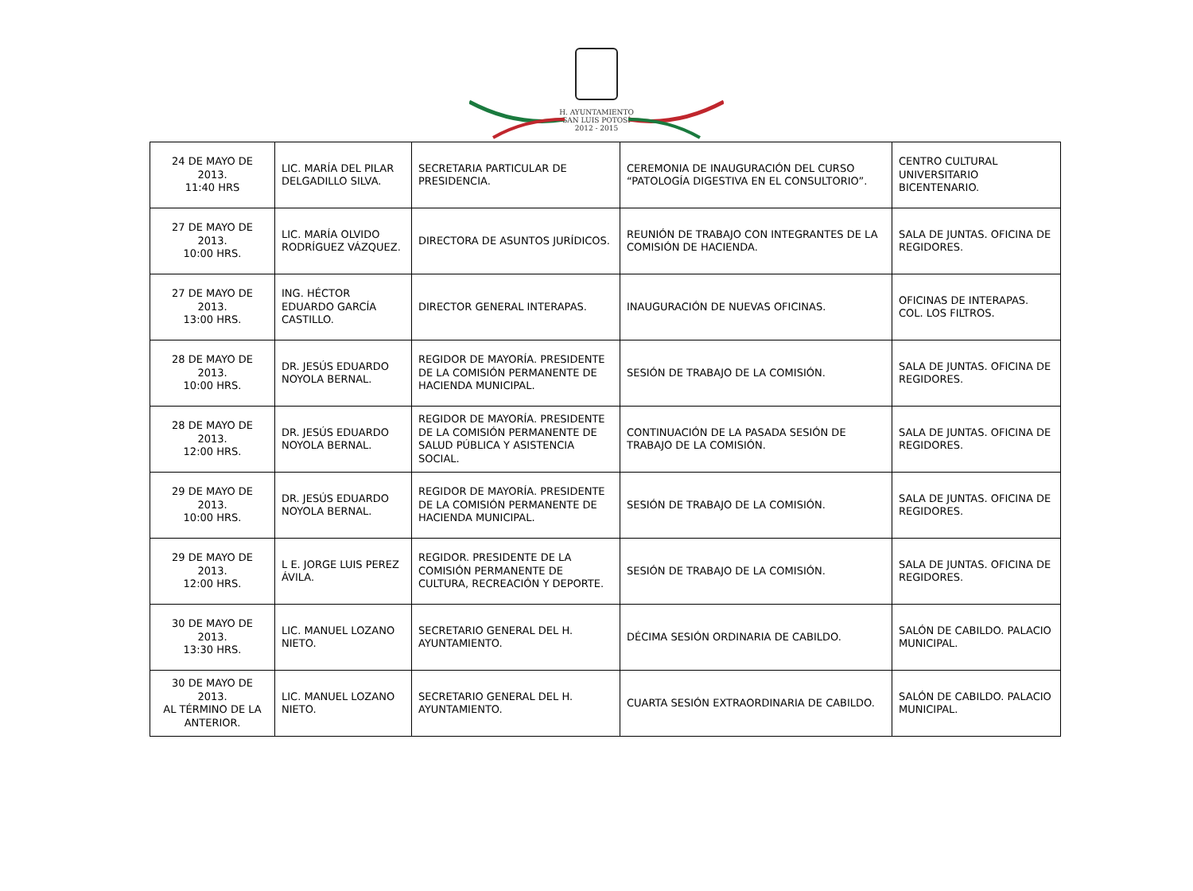H. AYUNTAMIENTO
SAN LUIS POTOSÍ
2012 - 2015
| 24 DE MAYO DE 2013. 11:40 HRS | LIC. MARÍA DEL PILAR DELGADILLO SILVA. | SECRETARIA PARTICULAR DE PRESIDENCIA. | CEREMONIA DE INAUGURACIÓN DEL CURSO “PATOLOGÍA DIGESTIVA EN EL CONSULTORIO”. | CENTRO CULTURAL UNIVERSITARIO BICENTENARIO. |
| 27 DE MAYO DE 2013. 10:00 HRS. | LIC. MARÍA OLVIDO RODRÍGUEZ VÁZQUEZ. | DIRECTORA DE ASUNTOS JURÍDICOS. | REUNIÓN DE TRABAJO CON INTEGRANTES DE LA COMISIÓN DE HACIENDA. | SALA DE JUNTAS. OFICINA DE REGIDORES. |
| 27 DE MAYO DE 2013. 13:00 HRS. | ING. HÉCTOR EDUARDO GARCÍA CASTILLO. | DIRECTOR GENERAL INTERAPAS. | INAUGURACIÓN DE NUEVAS OFICINAS. | OFICINAS DE INTERAPAS. COL. LOS FILTROS. |
| 28 DE MAYO DE 2013. 10:00 HRS. | DR. JESÚS EDUARDO NOYOLA BERNAL. | REGIDOR DE MAYORÍA. PRESIDENTE DE LA COMISIÓN PERMANENTE DE HACIENDA MUNICIPAL. | SESIÓN DE TRABAJO DE LA COMISIÓN. | SALA DE JUNTAS. OFICINA DE REGIDORES. |
| 28 DE MAYO DE 2013. 12:00 HRS. | DR. JESÚS EDUARDO NOYOLA BERNAL. | REGIDOR DE MAYORÍA. PRESIDENTE DE LA COMISIÓN PERMANENTE DE SALUD PÚBLICA Y ASISTENCIA SOCIAL. | CONTINUACIÓN DE LA PASADA SESIÓN DE TRABAJO DE LA COMISIÓN. | SALA DE JUNTAS. OFICINA DE REGIDORES. |
| 29 DE MAYO DE 2013. 10:00 HRS. | DR. JESÚS EDUARDO NOYOLA BERNAL. | REGIDOR DE MAYORÍA. PRESIDENTE DE LA COMISIÓN PERMANENTE DE HACIENDA MUNICIPAL. | SESIÓN DE TRABAJO DE LA COMISIÓN. | SALA DE JUNTAS. OFICINA DE REGIDORES. |
| 29 DE MAYO DE 2013. 12:00 HRS. | L E. JORGE LUIS PEREZ ÁVILA. | REGIDOR. PRESIDENTE DE LA COMISIÓN PERMANENTE DE CULTURA, RECREACIÓN Y DEPORTE. | SESIÓN DE TRABAJO DE LA COMISIÓN. | SALA DE JUNTAS. OFICINA DE REGIDORES. |
| 30 DE MAYO DE 2013. 13:30 HRS. | LIC. MANUEL LOZANO NIETO. | SECRETARIO GENERAL DEL H. AYUNTAMIENTO. | DÉCIMA SESIÓN ORDINARIA DE CABILDO. | SALÓN DE CABILDO. PALACIO MUNICIPAL. |
| 30 DE MAYO DE 2013. AL TÉRMINO DE LA ANTERIOR. | LIC. MANUEL LOZANO NIETO. | SECRETARIO GENERAL DEL H. AYUNTAMIENTO. | CUARTA SESIÓN EXTRAORDINARIA DE CABILDO. | SALÓN DE CABILDO. PALACIO MUNICIPAL. |